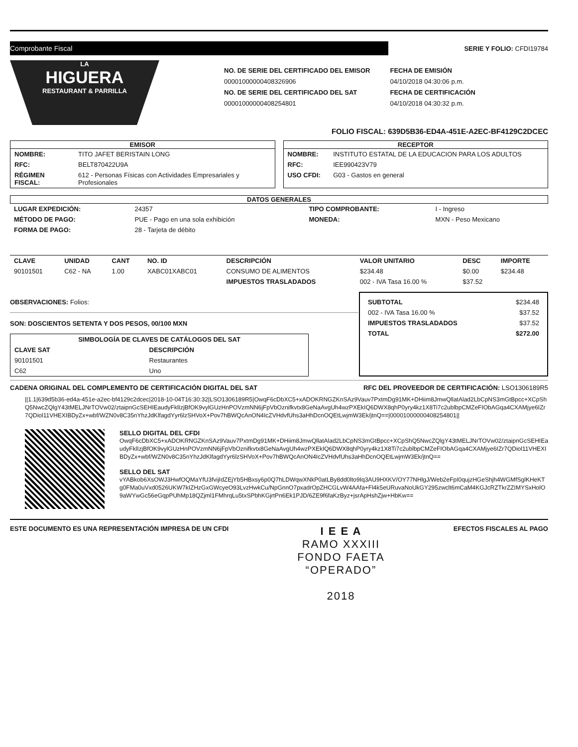Comprobante Fiscal
SERIE Y FOLIO: CFDI19784
LA
HIGUERA
RESTAURANT & PARRILLA
NO. DE SERIE DEL CERTIFICADO DEL EMISOR
00001000000408326906
NO. DE SERIE DEL CERTIFICADO DEL SAT
00001000000408254801
FECHA DE EMISIÓN
04/10/2018 04:30:06 p.m.
FECHA DE CERTIFICACIÓN
04/10/2018 04:30:32 p.m.
FOLIO FISCAL: 639D5B36-ED4A-451E-A2EC-BF4129C2DCEC
EMISOR
| NOMBRE: | TITO JAFET BERISTAIN LONG |
| RFC: | BELT870422U9A |
| RÉGIMEN FISCAL: | 612 - Personas Físicas con Actividades Empresariales y Profesionales |
RECEPTOR
| NOMBRE: | INSTITUTO ESTATAL DE LA EDUCACION PARA LOS ADULTOS |
| RFC: | IEE990423V79 |
| USO CFDI: | G03 - Gastos en general |
DATOS GENERALES
| LUGAR EXPEDICIÓN: | 24357 | TIPO COMPROBANTE: | I - Ingreso |
| MÉTODO DE PAGO: | PUE - Pago en una sola exhibición | MONEDA: | MXN - Peso Mexicano |
| FORMA DE PAGO: | 28 - Tarjeta de débito | | |
| CLAVE | UNIDAD | CANT | NO. ID | DESCRIPCIÓN | VALOR UNITARIO | DESC | IMPORTE |
| --- | --- | --- | --- | --- | --- | --- | --- |
| 90101501 | C62 - NA | 1.00 | XABC01XABC01 | CONSUMO DE ALIMENTOS | $234.48 | $0.00 | $234.48 |
| | | | | IMPUESTOS TRASLADADOS | 002 - IVA Tasa 16.00 % | $37.52 | |
OBSERVACIONES: Folios:
SON: DOSCIENTOS SETENTA Y DOS PESOS, 00/100 MXN
| SIMBOLOGÍA DE CLAVES DE CATÁLOGOS DEL SAT | |
| --- | --- |
| CLAVE SAT | DESCRIPCIÓN |
| 90101501 | Restaurantes |
| C62 | Uno |
| SUBTOTAL | $234.48 |
| 002 - IVA Tasa 16.00 % | $37.52 |
| IMPUESTOS TRASLADADOS | $37.52 |
| TOTAL | $272.00 |
CADENA ORIGINAL DEL COMPLEMENTO DE CERTIFICACIÓN DIGITAL DEL SAT RFC DEL PROVEEDOR DE CERTIFICACIÓN: LSO1306189R5
||1.1|639d5b36-ed4a-451e-a2ec-bf4129c2dcec|2018-10-04T16:30:32|LSO1306189R5|OwqF6cDbXC5+xADOKRNGZKnSAz9Vauv7PxtmDg91MK+DHiim8JmwQllatAlad2LbCpNS3mGtBpcc+XCpShQ5NwcZQlgY43tMELJNrTOVw02/ztaipnGcSEHIEaudyFklIzjBfOK9vylGUzHnPOVzmNN6jFpVbOznifkvtx8GeNaAvgUh4wzPXEkIQ6DWX8qhP0yry4kz1X8Ti7c2ublbpCMZeFIObAGqa4CXAMjye6IZr7QDiol11VHEXIBDyZx+wbf/WZN0v8C35nYhzJdKlfagdYyr6lzSHVoX+Pov7hBWQcAnON4IcZVHdvfUhs3aHhDcnOQEtLwjmW3Ek/jtnQ==|00001000000408254801||
SELLO DIGITAL DEL CFDI
OwqF6cDbXC5+xADOKRNGZKnSAz9Vauv7PxtmDg91MK+DHiim8JmwQllatAlad2LbCpNS3mGtBpcc+XCpShQ5NwcZQlgY43tMELJNrTOVw02/ztaipnGcSEHIEaudyFklIzjBfOK9vylGUzHnPOVzmNN6jFpVbOznifkvtx8GeNaAvgUh4wzPXEkIQ6DWX8qhP0yry4kz1X8Ti7c2ublbpCMZeFIObAGqa4CXAMjye6IZr7QDiol11VHEXIBDyZx+wbf/WZN0v8C35nYhzJdKlfagdYyr6lzSHVoX+Pov7hBWQcAnON4IcZVHdvfUhs3aHhDcnOQEtLwjmW3Ek/jtnQ==
SELLO DEL SAT
vYABkob6XsOWJ3HwfOQMaYfU3fvijIdZEjYb5HBxsy6p0Q7hLDWqwXNkP0atLBy8dd0lto9Iq3AU9HXKV/OY77NHlgJ/Web2eFpI0qujzHGeShjh4WGMfSglKHeKTg0FMa0uVxd0526UKW7kIZHzGxGWcyeO93LvzHwkCu/NpGnnO7pxadrOpZHCGLvW4AAfa+Fl4k5eURuvaNoUkGY295zwclt6mCaM4KGJcRZTkrZZIMYSxHolO9aWYwGc56eGqpPUhMp18QZjml1FMhrqLu5txSPbhKGjrtPn6Ek1PJD/6ZE9f6faKzByz+jsrApHshZjw+HbKw==
ESTE DOCUMENTO ES UNA REPRESENTACIÓN IMPRESA DE UN CFDI
I E E A
RAMO XXXIII
FONDO FAETA
“OPERADO”
2018
EFECTOS FISCALES AL PAGO